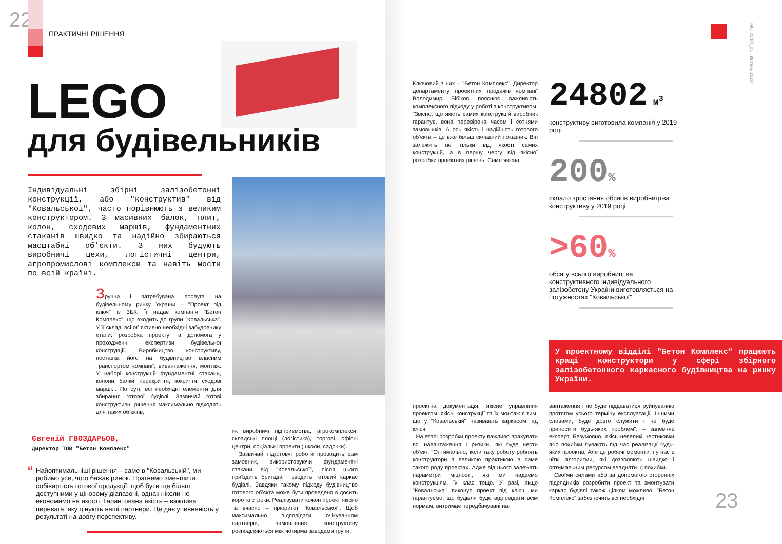22
ПРАКТИЧНІ РІШЕННЯ
LEGO
для будівельників
Індивідуальні збірні залізобетонні конструкції, або "конструктив" від "Ковальської", часто порівнюють з великим конструктором. З масивних балок, плит, колон, сходових маршів, фундаментних стаканів швидко та надійно збираються масштабні об’єкти. З них будують виробничі цехи, логістичні центри, агропромислові комплекси та навіть мости по всій країні.
Зручна і затребувана послуга на будівельному ринку України – "Проект під ключ" із ЗБК. Її надає компанія "Бетон Комплекс", що входить до групи "Ковальська". У її складі всі об’єктивно необхідні забудовнику етапи: розробка проекту та допомога у проходженні експертизи будівельної конструкції. Виробництво конструктиву, поставка його на будівництво власним транспортом компанії, вивантаження, монтаж. У наборі конструкцій фундаментні стакани, колони, балки, перекриття, покриття, сходові марші... По суті, всі необхідні елементи для збирання готової будівлі. Зазвичай готові конструктивні рішення максимально підходять для таких об’єктів,
Євгеній ГВОЗДАРЬОВ,
Директор ТОВ "Бетон Комплекс"
“
Найоптимальніші рішення – саме в "Ковальській", ми робимо усе, чого бажає ринок. Прагнемо зменшити собівартість готової продукції, щоб бути ще більш доступними у ціновому діапазоні, однак ніколи не економимо на якості. Гарантована якість – важлива перевага, яку цінують наші партнери. Це дає упевненість у результаті на довгу перспективу.
як виробничі підприємства, агрокомплекси, складські площі (логістика), торгові, офісні центри, соціальні проекти (школи, садочки).
Зазвичай підготовчі роботи проводить сам замовник, використовуючи фундаментні стакани від "Ковальської", після цього приїздить бригада і зводить готовий каркас будівлі. Завдяки такому підходу будівництво готового об’єкта може бути проведено в досить короткі строки. Реалізувати кожен проект якісно та вчасно – пріоритет "Ковальської". Щоб максимально відповідати очікуванням партнерів, замовлення конструктиву розподіляються між чотирма заводами групи.
МОНОЛІТ_#1 | квітень 2020
Ключовий з них – "Бетон Комплекс". Директор департаменту проектних продажів компанії Володимир Бібіков пояснює важливість комплексного підходу у роботі з конструктивом: "Звісно, що якість самих конструкцій виробник гарантує, вона перевірена часом і сотнями замовників. А ось якість і надійність готового об’єкта – це вже більш складний показник. Він залежить не тільки від якості самих конструкцій, а в першу чергу від якісної розробки проектних рішень. Саме якісна
24802 м<sup>3</sup>
конструктиву виготовила компанія у 2019 році
200%
склало зростання обсягів виробництва конструктиву у 2019 році
>60%
обсягу всього виробництва конструктивного індивідуального залізобетону України виготовляється на потужностях "Ковальської"
У проектному відділі "Бетон Комплекс" працюють кращі конструктори у сфері збірного залізобетонного каркасного будівництва на ринку України.
проектна документація, якісне управління проектом, якісні конструкції та їх монтаж є тим, що у "Ковальській" називають каркасом під ключ.
На етапі розробки проекту важливо врахувати всі навантаження і ризики, які буде нести об’єкт. "Оптимально, коли таку роботу роблять конструктори з великою практикою в саме такого роду проектах. Адже від цього залежать параметри міцності, які ми надаємо конструкціям, їх клас тощо. У разі, якщо "Ковальська" виконує проект під ключ, ми гарантуємо, що будівля буде відповідати всім нормам, витримає передбачувані на-
вантаження і не буде піддаватися руйнуванню протягом усього терміну експлуатації. Іншими словами, буде довго служити і не буде приносити будь-яких проблем", – запевняє експерт. Безумовно, якісь невеликі нестиковки або похибки бувають під час реалізації будь-яких проектів. Але це робочі моменти, і у нас є чіткі алгоритми, які дозволяють швидко і оптимальним ресурсом владнати ці похибки.
Своїми силами або за допомогою сторонніх підрядників розробити проект та змонтувати каркас будівлі також цілком можливо: "Бетон Комплекс" забезпечить всі необхідні
23